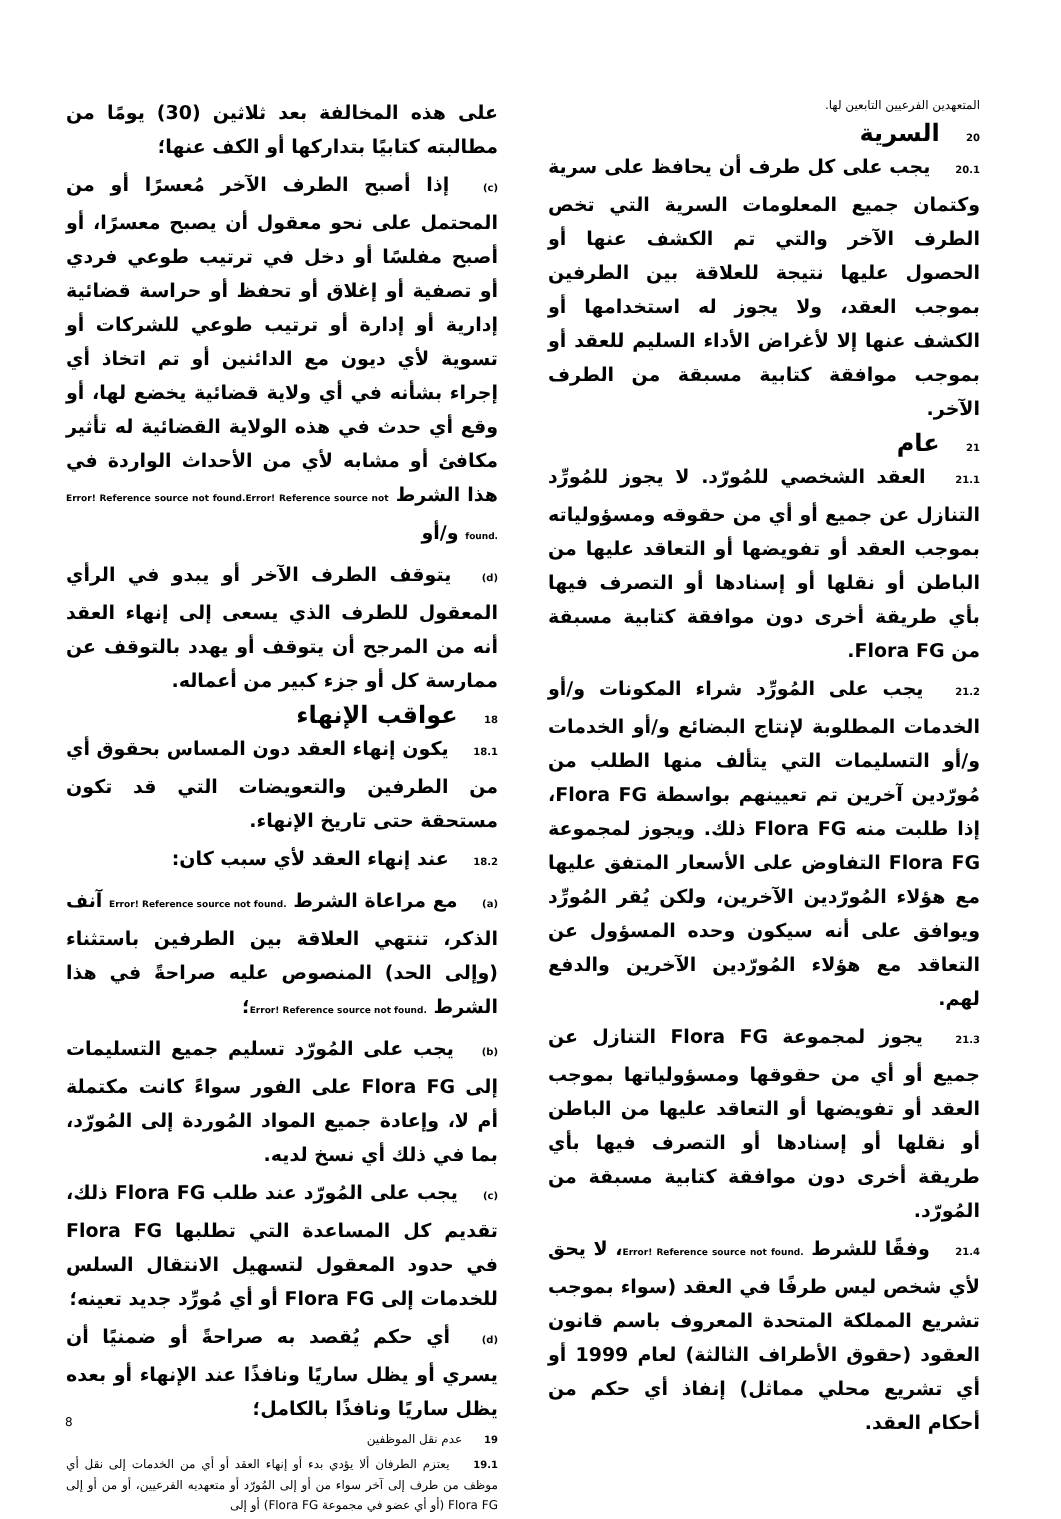المتعهدين الفرعيين التابعين لها.
20 السرية
20.1 يجب على كل طرف أن يحافظ على سرية وكتمان جميع المعلومات السرية التي تخص الطرف الآخر والتي تم الكشف عنها أو الحصول عليها نتيجة للعلاقة بين الطرفين بموجب العقد، ولا يجوز له استخدامها أو الكشف عنها إلا لأغراض الأداء السليم للعقد أو بموجب موافقة كتابية مسبقة من الطرف الآخر.
21 عام
21.1 العقد الشخصي للمُورّد. لا يجوز للمُورِّد التنازل عن جميع أو أي من حقوقه ومسؤولياته بموجب العقد أو تفويضها أو التعاقد عليها من الباطن أو نقلها أو إسنادها أو التصرف فيها بأي طريقة أخرى دون موافقة كتابية مسبقة من Flora FG.
21.2 يجب على المُورِّد شراء المكونات و/أو الخدمات المطلوبة لإنتاج البضائع و/أو الخدمات و/أو التسليمات التي يتألف منها الطلب من مُورّدين آخرين تم تعيينهم بواسطة Flora FG، إذا طلبت منه Flora FG ذلك. ويجوز لمجموعة Flora FG التفاوض على الأسعار المتفق عليها مع هؤلاء المُورّدين الآخرين، ولكن يُقر المُورِّد ويوافق على أنه سيكون وحده المسؤول عن التعاقد مع هؤلاء المُورّدين الآخرين والدفع لهم.
21.3 يجوز لمجموعة Flora FG التنازل عن جميع أو أي من حقوقها ومسؤولياتها بموجب العقد أو تفويضها أو التعاقد عليها من الباطن أو نقلها أو إسنادها أو التصرف فيها بأي طريقة أخرى دون موافقة كتابية مسبقة من المُورّد.
21.4 وفقًا للشرط Error! Reference source not found.، لا يحق لأي شخص ليس طرفًا في العقد (سواء بموجب تشريع المملكة المتحدة المعروف باسم قانون العقود (حقوق الأطراف الثالثة) لعام 1999 أو أي تشريع محلي مماثل) إنفاذ أي حكم من أحكام العقد.
على هذه المخالفة بعد ثلاثين (30) يومًا من مطالبته كتابيًا بتداركها أو الكف عنها؛
(c) إذا أصبح الطرف الآخر مُعسرًا أو من المحتمل على نحو معقول أن يصبح معسرًا، أو أصبح مفلسًا أو دخل في ترتيب طوعي فردي أو تصفية أو إغلاق أو تحفظ أو حراسة قضائية إدارية أو إدارة أو ترتيب طوعي للشركات أو تسوية لأي ديون مع الدائنين أو تم اتخاذ أي إجراء بشأنه في أي ولاية قضائية يخضع لها، أو وقع أي حدث في هذه الولاية القضائية له تأثير مكافئ أو مشابه لأي من الأحداث الواردة في هذا الشرط Error! Reference source not found.Error! Reference source not found. و/أو
(d) يتوقف الطرف الآخر أو يبدو في الرأي المعقول للطرف الذي يسعى إلى إنهاء العقد أنه من المرجح أن يتوقف أو يهدد بالتوقف عن ممارسة كل أو جزء كبير من أعماله.
18 عواقب الإنهاء
18.1 يكون إنهاء العقد دون المساس بحقوق أي من الطرفين والتعويضات التي قد تكون مستحقة حتى تاريخ الإنهاء.
18.2 عند إنهاء العقد لأي سبب كان:
(a) مع مراعاة الشرط Error! Reference source not found. آنف الذكر، تنتهي العلاقة بين الطرفين باستثناء (وإلى الحد) المنصوص عليه صراحةً في هذا الشرط Error! Reference source not found.؛
(b) يجب على المُورّد تسليم جميع التسليمات إلى Flora FG على الفور سواءً كانت مكتملة أم لا، وإعادة جميع المواد المُوردة إلى المُورّد، بما في ذلك أي نسخ لديه.
(c) يجب على المُورّد عند طلب Flora FG ذلك، تقديم كل المساعدة التي تطلبها Flora FG في حدود المعقول لتسهيل الانتقال السلس للخدمات إلى Flora FG أو أي مُورِّد جديد تعينه؛
(d) أي حكم يُقصد به صراحةً أو ضمنيًا أن يسري أو يظل ساريًا ونافذًا عند الإنهاء أو بعده يظل ساريًا ونافذًا بالكامل؛
19 عدم نقل الموظفين
19.1 يعتزم الطرفان ألا يؤدي بدء أو إنهاء العقد أو أي من الخدمات إلى نقل أي موظف من طرف إلى آخر سواء من أو إلى المُورّد أو متعهديه الفرعيين، أو من أو إلى Flora FG (أو أي عضو في مجموعة Flora FG) أو إلى
8